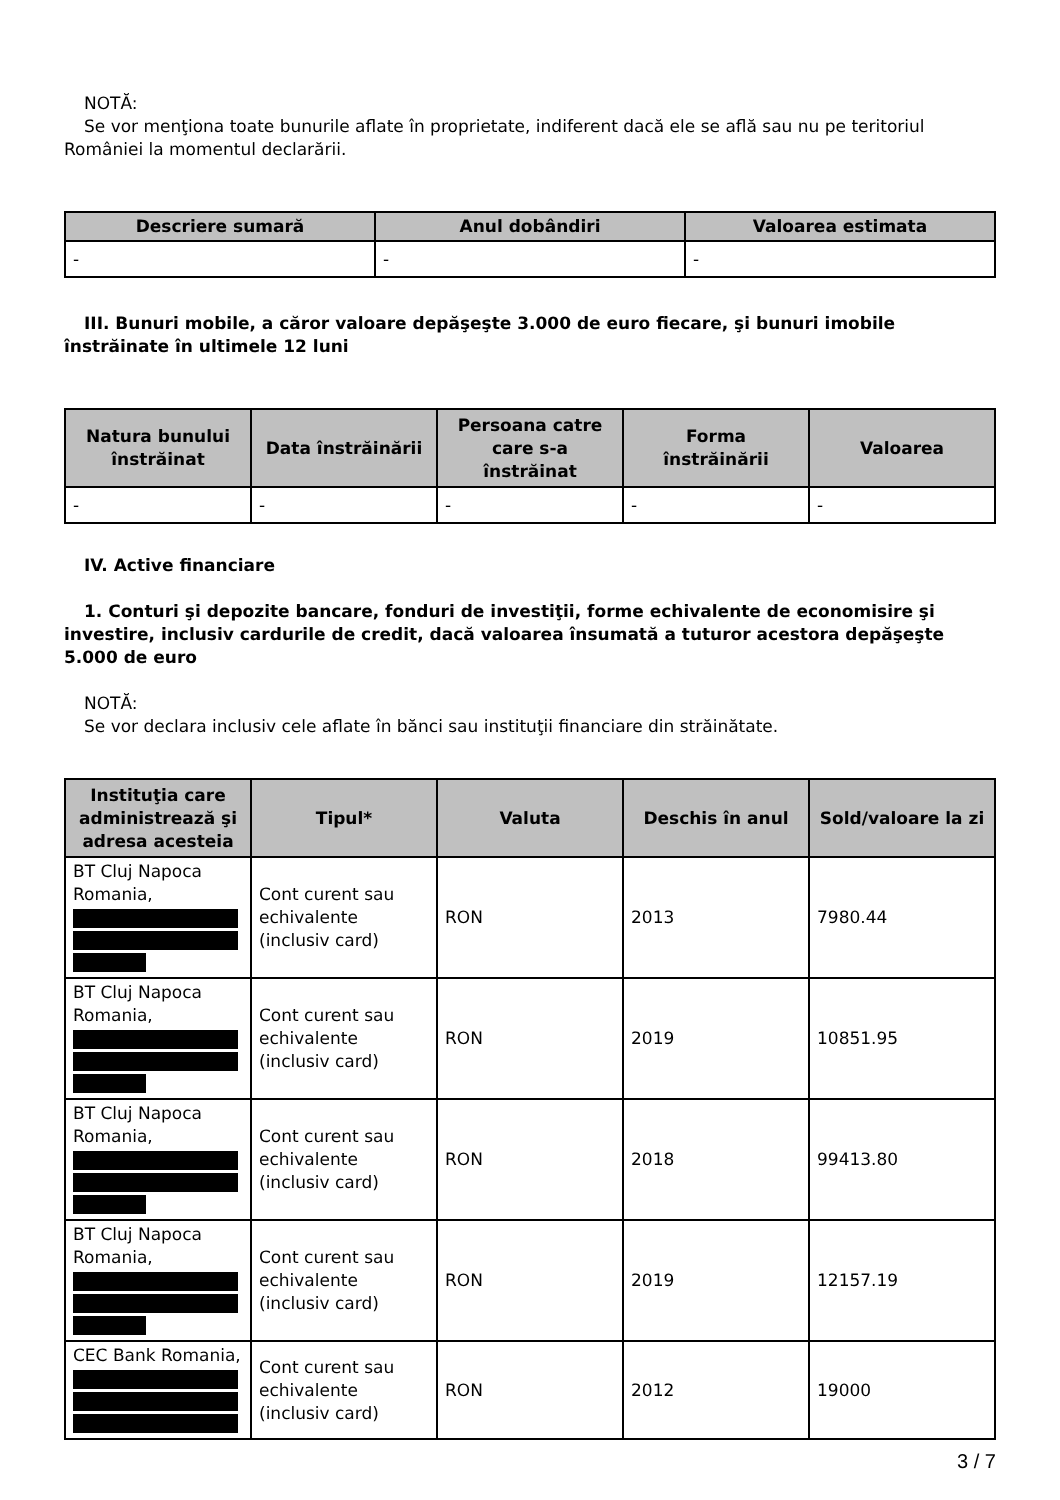NOTĂ:
Se vor menţiona toate bunurile aflate în proprietate, indiferent dacă ele se află sau nu pe teritoriul României la momentul declarării.
| Descriere sumară | Anul dobândiri | Valoarea estimata |
| --- | --- | --- |
| - | - | - |
III. Bunuri mobile, a căror valoare depăşeşte 3.000 de euro fiecare, şi bunuri imobile înstrăinate în ultimele 12 luni
| Natura bunului înstrăinat | Data înstrăinării | Persoana catre care s-a înstrăinat | Forma înstrăinării | Valoarea |
| --- | --- | --- | --- | --- |
| - | - | - | - | - |
IV. Active financiare
1. Conturi şi depozite bancare, fonduri de investiţii, forme echivalente de economisire şi investire, inclusiv cardurile de credit, dacă valoarea însumată a tuturor acestora depăşeşte 5.000 de euro
NOTĂ:
Se vor declara inclusiv cele aflate în bănci sau instituţii financiare din străinătate.
| Instituţia care administrează şi adresa acesteia | Tipul* | Valuta | Deschis în anul | Sold/valoare la zi |
| --- | --- | --- | --- | --- |
| BT Cluj Napoca Romania, | Cont curent sau echivalente (inclusiv card) | RON | 2013 | 7980.44 |
| BT Cluj Napoca Romania, | Cont curent sau echivalente (inclusiv card) | RON | 2019 | 10851.95 |
| BT Cluj Napoca Romania, | Cont curent sau echivalente (inclusiv card) | RON | 2018 | 99413.80 |
| BT Cluj Napoca Romania, | Cont curent sau echivalente (inclusiv card) | RON | 2019 | 12157.19 |
| CEC Bank Romania, | Cont curent sau echivalente (inclusiv card) | RON | 2012 | 19000 |
3 / 7